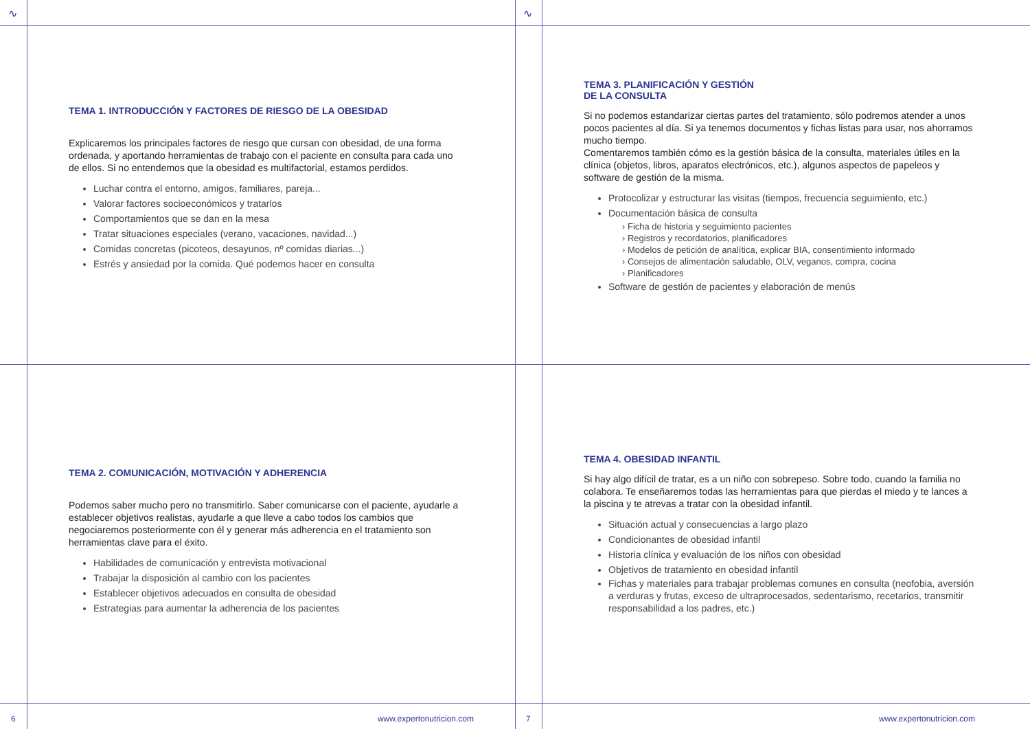∿
TEMA 1. INTRODUCCIÓN Y FACTORES DE RIESGO DE LA OBESIDAD
Explicaremos los principales factores de riesgo que cursan con obesidad, de una forma ordenada, y aportando herramientas de trabajo con el paciente en consulta para cada uno de ellos. Si no entendemos que la obesidad es multifactorial, estamos perdidos.
Luchar contra el entorno, amigos, familiares, pareja...
Valorar factores socioeconómicos y tratarlos
Comportamientos que se dan en la mesa
Tratar situaciones especiales (verano, vacaciones, navidad...)
Comidas concretas (picoteos, desayunos, nº comidas diarias...)
Estrés y ansiedad por la comida. Qué podemos hacer en consulta
TEMA 2. COMUNICACIÓN, MOTIVACIÓN Y ADHERENCIA
Podemos saber mucho pero no transmitirlo. Saber comunicarse con el paciente, ayudarle a establecer objetivos realistas, ayudarle a que lleve a cabo todos los cambios que negociaremos posteriormente con él y generar más adherencia en el tratamiento son herramientas clave para el éxito.
Habilidades de comunicación y entrevista motivacional
Trabajar la disposición al cambio con los pacientes
Establecer objetivos adecuados en consulta de obesidad
Estrategias para aumentar la adherencia de los pacientes
6 www.expertonutricion.com
∿
TEMA 3. PLANIFICACIÓN Y GESTIÓN
DE LA CONSULTA
Si no podemos estandarizar ciertas partes del tratamiento, sólo podremos atender a unos pocos pacientes al día. Si ya tenemos documentos y fichas listas para usar, nos ahorramos mucho tiempo.
Comentaremos también cómo es la gestión básica de la consulta, materiales útiles en la clínica (objetos, libros, aparatos electrónicos, etc.), algunos aspectos de papeleos y software de gestión de la misma.
Protocolizar y estructurar las visitas (tiempos, frecuencia seguimiento, etc.)
Documentación básica de consulta
› Ficha de historia y seguimiento pacientes
› Registros y recordatorios, planificadores
› Modelos de petición de analítica, explicar BIA, consentimiento informado
› Consejos de alimentación saludable, OLV, veganos, compra, cocina
› Planificadores
Software de gestión de pacientes y elaboración de menús
TEMA 4. OBESIDAD INFANTIL
Si hay algo difícil de tratar, es a un niño con sobrepeso. Sobre todo, cuando la familia no colabora. Te enseñaremos todas las herramientas para que pierdas el miedo y te lances a la piscina y te atrevas a tratar con la obesidad infantil.
Situación actual y consecuencias a largo plazo
Condicionantes de obesidad infantil
Historia clínica y evaluación de los niños con obesidad
Objetivos de tratamiento en obesidad infantil
Fichas y materiales para trabajar problemas comunes en consulta (neofobia, aversión a verduras y frutas, exceso de ultraprocesados, sedentarismo, recetarios, transmitir responsabilidad a los padres, etc.)
7 www.expertonutricion.com